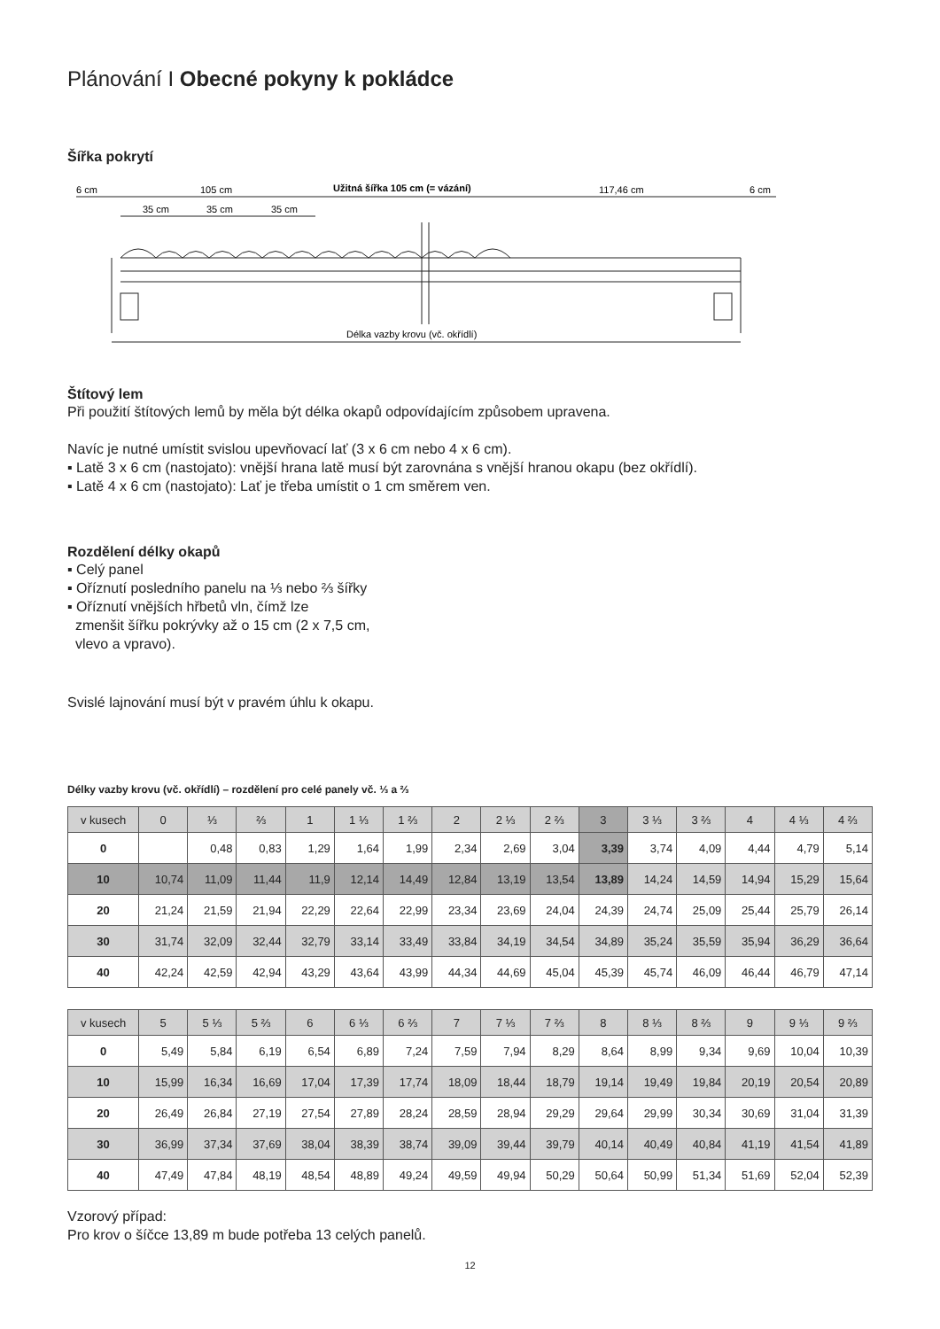Plánování I Obecné pokyny k pokládce
Šířka pokrytí
6 cm
105 cm
Užitná šířka 105 cm (= vázání)
117,46 cm
6 cm
35 cm
35 cm
35 cm
Délka vazby krovu (vč. okřídlí)
Štítový lem
Při použití štítových lemů by měla být délka okapů odpovídajícím způsobem upravena.
Navíc je nutné umístit svislou upevňovací lať (3 x 6 cm nebo 4 x 6 cm).
▪ Latě 3 x 6 cm (nastojato): vnější hrana latě musí být zarovnána s vnější hranou okapu (bez okřídlí).
▪ Latě 4 x 6 cm (nastojato): Lať je třeba umístit o 1 cm směrem ven.
Rozdělení délky okapů
▪ Celý panel
▪ Oříznutí posledního panelu na ⅓ nebo ⅔ šířky
▪ Oříznutí vnějších hřbetů vln, čímž lze
zmenšit šířku pokrývky až o 15 cm (2 x 7,5 cm,
vlevo a vpravo).
Svislé lajnování musí být v pravém úhlu k okapu.
Délky vazby krovu (vč. okřídlí) – rozdělení pro celé panely vč. ⅓ a ⅔
| v kusech | 0 | ⅓ | ⅔ | 1 | 1 ⅓ | 1 ⅔ | 2 | 2 ⅓ | 2 ⅔ | 3 | 3 ⅓ | 3 ⅔ | 4 | 4 ⅓ | 4 ⅔ |
| --- | --- | --- | --- | --- | --- | --- | --- | --- | --- | --- | --- | --- | --- | --- | --- |
| 0 | | 0,48 | 0,83 | 1,29 | 1,64 | 1,99 | 2,34 | 2,69 | 3,04 | 3,39 | 3,74 | 4,09 | 4,44 | 4,79 | 5,14 |
| 10 | 10,74 | 11,09 | 11,44 | 11,9 | 12,14 | 14,49 | 12,84 | 13,19 | 13,54 | 13,89 | 14,24 | 14,59 | 14,94 | 15,29 | 15,64 |
| 20 | 21,24 | 21,59 | 21,94 | 22,29 | 22,64 | 22,99 | 23,34 | 23,69 | 24,04 | 24,39 | 24,74 | 25,09 | 25,44 | 25,79 | 26,14 |
| 30 | 31,74 | 32,09 | 32,44 | 32,79 | 33,14 | 33,49 | 33,84 | 34,19 | 34,54 | 34,89 | 35,24 | 35,59 | 35,94 | 36,29 | 36,64 |
| 40 | 42,24 | 42,59 | 42,94 | 43,29 | 43,64 | 43,99 | 44,34 | 44,69 | 45,04 | 45,39 | 45,74 | 46,09 | 46,44 | 46,79 | 47,14 |
| v kusech | 5 | 5 ⅓ | 5 ⅔ | 6 | 6 ⅓ | 6 ⅔ | 7 | 7 ⅓ | 7 ⅔ | 8 | 8 ⅓ | 8 ⅔ | 9 | 9 ⅓ | 9 ⅔ |
| --- | --- | --- | --- | --- | --- | --- | --- | --- | --- | --- | --- | --- | --- | --- | --- |
| 0 | 5,49 | 5,84 | 6,19 | 6,54 | 6,89 | 7,24 | 7,59 | 7,94 | 8,29 | 8,64 | 8,99 | 9,34 | 9,69 | 10,04 | 10,39 |
| 10 | 15,99 | 16,34 | 16,69 | 17,04 | 17,39 | 17,74 | 18,09 | 18,44 | 18,79 | 19,14 | 19,49 | 19,84 | 20,19 | 20,54 | 20,89 |
| 20 | 26,49 | 26,84 | 27,19 | 27,54 | 27,89 | 28,24 | 28,59 | 28,94 | 29,29 | 29,64 | 29,99 | 30,34 | 30,69 | 31,04 | 31,39 |
| 30 | 36,99 | 37,34 | 37,69 | 38,04 | 38,39 | 38,74 | 39,09 | 39,44 | 39,79 | 40,14 | 40,49 | 40,84 | 41,19 | 41,54 | 41,89 |
| 40 | 47,49 | 47,84 | 48,19 | 48,54 | 48,89 | 49,24 | 49,59 | 49,94 | 50,29 | 50,64 | 50,99 | 51,34 | 51,69 | 52,04 | 52,39 |
Vzorový případ:
Pro krov o šíčce 13,89 m bude potřeba 13 celých panelů.
12